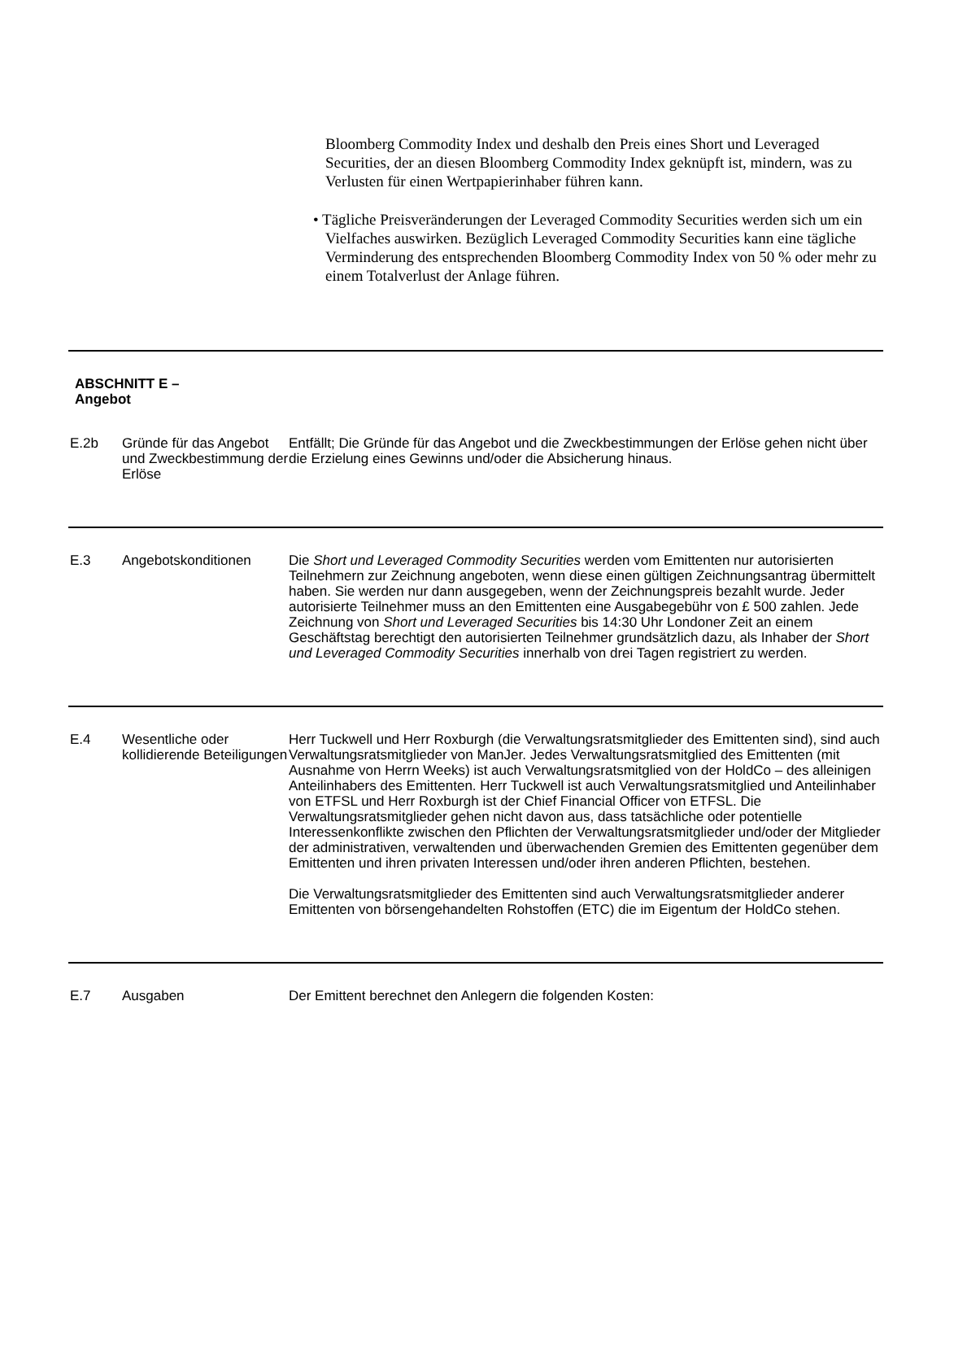Bloomberg Commodity Index und deshalb den Preis eines Short und Leveraged Securities, der an diesen Bloomberg Commodity Index geknüpft ist, mindern, was zu Verlusten für einen Wertpapierinhaber führen kann.
• Tägliche Preisveränderungen der Leveraged Commodity Securities werden sich um ein Vielfaches auswirken. Bezüglich Leveraged Commodity Securities kann eine tägliche Verminderung des entsprechenden Bloomberg Commodity Index von 50 % oder mehr zu einem Totalverlust der Anlage führen.
| ABSCHNITT E – Angebot | | |
| E.2b | Gründe für das Angebot und Zweckbestimmung der Erlöse | Entfällt; Die Gründe für das Angebot und die Zweckbestimmungen der Erlöse gehen nicht über die Erzielung eines Gewinns und/oder die Absicherung hinaus. |
| E.3 | Angebotskonditionen | Die Short und Leveraged Commodity Securities werden vom Emittenten nur autorisierten Teilnehmern zur Zeichnung angeboten, wenn diese einen gültigen Zeichnungsantrag übermittelt haben. Sie werden nur dann ausgegeben, wenn der Zeichnungspreis bezahlt wurde. Jeder autorisierte Teilnehmer muss an den Emittenten eine Ausgabegebühr von £ 500 zahlen. Jede Zeichnung von Short und Leveraged Securities bis 14:30 Uhr Londoner Zeit an einem Geschäftstag berechtigt den autorisierten Teilnehmer grundsätzlich dazu, als Inhaber der Short und Leveraged Commodity Securities innerhalb von drei Tagen registriert zu werden. |
| E.4 | Wesentliche oder kollidierende Beteiligungen | Herr Tuckwell und Herr Roxburgh (die Verwaltungsratsmitglieder des Emittenten sind), sind auch Verwaltungsratsmitglieder von ManJer. Jedes Verwaltungsratsmitglied des Emittenten (mit Ausnahme von Herrn Weeks) ist auch Verwaltungsratsmitglied von der HoldCo – des alleinigen Anteilinhabers des Emittenten. Herr Tuckwell ist auch Verwaltungsratsmitglied und Anteilinhaber von ETFSL und Herr Roxburgh ist der Chief Financial Officer von ETFSL. Die Verwaltungsratsmitglieder gehen nicht davon aus, dass tatsächliche oder potentielle Interessenkonflikte zwischen den Pflichten der Verwaltungsratsmitglieder und/oder der Mitglieder der administrativen, verwaltenden und überwachenden Gremien des Emittenten gegenüber dem Emittenten und ihren privaten Interessen und/oder ihren anderen Pflichten, bestehen. Die Verwaltungsratsmitglieder des Emittenten sind auch Verwaltungsratsmitglieder anderer Emittenten von börsengehandelten Rohstoffen (ETC) die im Eigentum der HoldCo stehen. |
| E.7 | Ausgaben | Der Emittent berechnet den Anlegern die folgenden Kosten: |